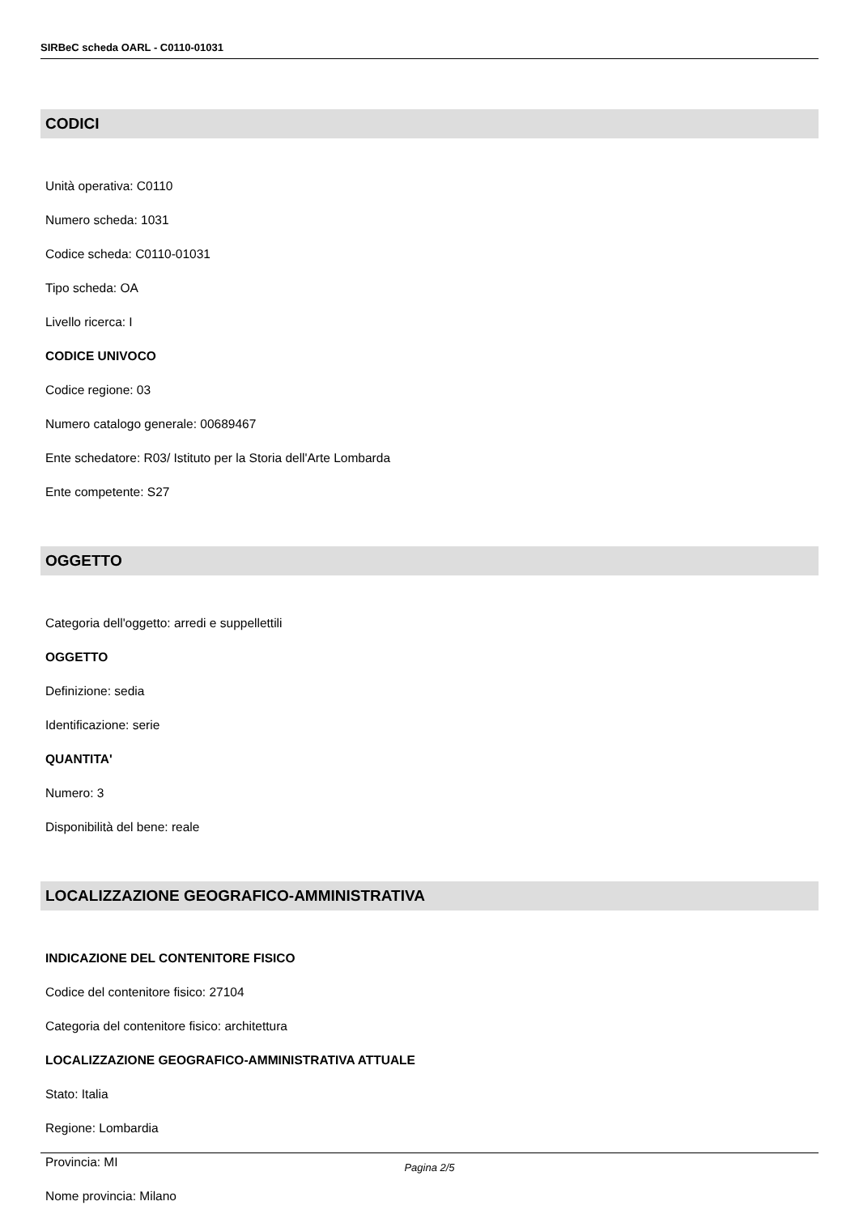SIRBeC scheda OARL - C0110-01031
CODICI
Unità operativa: C0110
Numero scheda: 1031
Codice scheda: C0110-01031
Tipo scheda: OA
Livello ricerca: I
CODICE UNIVOCO
Codice regione: 03
Numero catalogo generale: 00689467
Ente schedatore: R03/ Istituto per la Storia dell'Arte Lombarda
Ente competente: S27
OGGETTO
Categoria dell'oggetto: arredi e suppellettili
OGGETTO
Definizione: sedia
Identificazione: serie
QUANTITA'
Numero: 3
Disponibilità del bene: reale
LOCALIZZAZIONE GEOGRAFICO-AMMINISTRATIVA
INDICAZIONE DEL CONTENITORE FISICO
Codice del contenitore fisico: 27104
Categoria del contenitore fisico: architettura
LOCALIZZAZIONE GEOGRAFICO-AMMINISTRATIVA ATTUALE
Stato: Italia
Regione: Lombardia
Provincia: MI
Nome provincia: Milano
Pagina 2/5